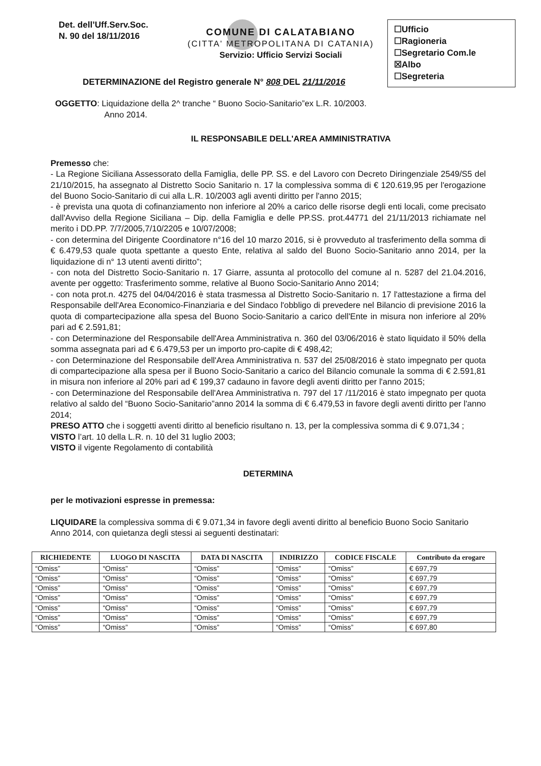Det. dell’Uff.Serv.Soc.
N. 90 del 18/11/2016
☐Ufficio
☐Ragioneria
☐Segretario Com.le
☒Albo
☐Segreteria
COMUNE DI CALATABIANO
(CITTA' METROPOLITANA DI CATANIA)
Servizio: Ufficio Servizi Sociali
DETERMINAZIONE del Registro generale N° 808 DEL 21/11/2016
OGGETTO: Liquidazione della 2^ tranche “ Buono Socio-Sanitario”ex L.R. 10/2003.
Anno 2014.
IL RESPONSABILE DELL'AREA AMMINISTRATIVA
Premesso che:
- La Regione Siciliana Assessorato della Famiglia, delle PP. SS. e del Lavoro con Decreto Diringenziale 2549/S5 del 21/10/2015, ha assegnato al Distretto Socio Sanitario n. 17 la complessiva somma di € 120.619,95 per l'erogazione del Buono Socio-Sanitario di cui alla L.R. 10/2003 agli aventi diritto per l'anno 2015;
- è prevista una quota di cofinanziamento non inferiore al 20% a carico delle risorse degli enti locali, come precisato dall'Avviso della Regione Siciliana – Dip. della Famiglia e delle PP.SS. prot.44771 del 21/11/2013 richiamate nel merito i DD.PP. 7/7/2005,7/10/2205 e 10/07/2008;
- con determina del Dirigente Coordinatore n°16 del 10 marzo 2016, si è provveduto al trasferimento della somma di € 6.479,53 quale quota spettante a questo Ente, relativa al saldo del Buono Socio-Sanitario anno 2014, per la liquidazione di n° 13 utenti aventi diritto”;
- con nota del Distretto Socio-Sanitario n. 17 Giarre, assunta al protocollo del comune al n. 5287 del 21.04.2016, avente per oggetto: Trasferimento somme, relative al Buono Socio-Sanitario Anno 2014;
- con nota prot.n. 4275 del 04/04/2016 è stata trasmessa al Distretto Socio-Sanitario n. 17 l'attestazione a firma del Responsabile dell'Area Economico-Finanziaria e del Sindaco l'obbligo di prevedere nel Bilancio di previsione 2016 la quota di compartecipazione alla spesa del Buono Socio-Sanitario a carico dell'Ente in misura non inferiore al 20% pari ad € 2.591,81;
- con Determinazione del Responsabile dell'Area Amministrativa n. 360 del 03/06/2016 è stato liquidato il 50% della somma assegnata pari ad € 6.479,53 per un importo pro-capite di € 498,42;
- con Determinazione del Responsabile dell'Area Amministrativa n. 537 del 25/08/2016 è stato impegnato per quota di compartecipazione alla spesa per il Buono Socio-Sanitario a carico del Bilancio comunale la somma di € 2.591,81 in misura non inferiore al 20% pari ad € 199,37 cadauno in favore degli aventi diritto per l'anno 2015;
- con Determinazione del Responsabile dell'Area Amministrativa n. 797 del 17 /11/2016 è stato impegnato per quota relativo al saldo del “Buono Socio-Sanitario”anno 2014 la somma di € 6.479,53 in favore degli aventi diritto per l'anno 2014;
PRESO ATTO che i soggetti aventi diritto al beneficio risultano n. 13, per la complessiva somma di € 9.071,34 ;
VISTO l’art. 10 della L.R. n. 10 del 31 luglio 2003;
VISTO il vigente Regolamento di contabilità
DETERMINA
per le motivazioni espresse in premessa:
LIQUIDARE la complessiva somma di € 9.071,34 in favore degli aventi diritto al beneficio Buono Socio Sanitario Anno 2014, con quietanza degli stessi ai seguenti destinatari:
| RICHIEDENTE | LUOGO DI NASCITA | DATA DI NASCITA | INDIRIZZO | CODICE FISCALE | Contributo da erogare |
| --- | --- | --- | --- | --- | --- |
| “Omiss” | “Omiss” | “Omiss” | “Omiss” | “Omiss” | € 697,79 |
| “Omiss” | “Omiss” | “Omiss” | “Omiss” | “Omiss” | € 697,79 |
| “Omiss” | “Omiss” | “Omiss” | “Omiss” | “Omiss” | € 697,79 |
| “Omiss” | “Omiss” | “Omiss” | “Omiss” | “Omiss” | € 697,79 |
| “Omiss” | “Omiss” | “Omiss” | “Omiss” | “Omiss” | € 697,79 |
| “Omiss” | “Omiss” | “Omiss” | “Omiss” | “Omiss” | € 697,79 |
| “Omiss” | “Omiss” | “Omiss” | “Omiss” | “Omiss” | € 697,80 |